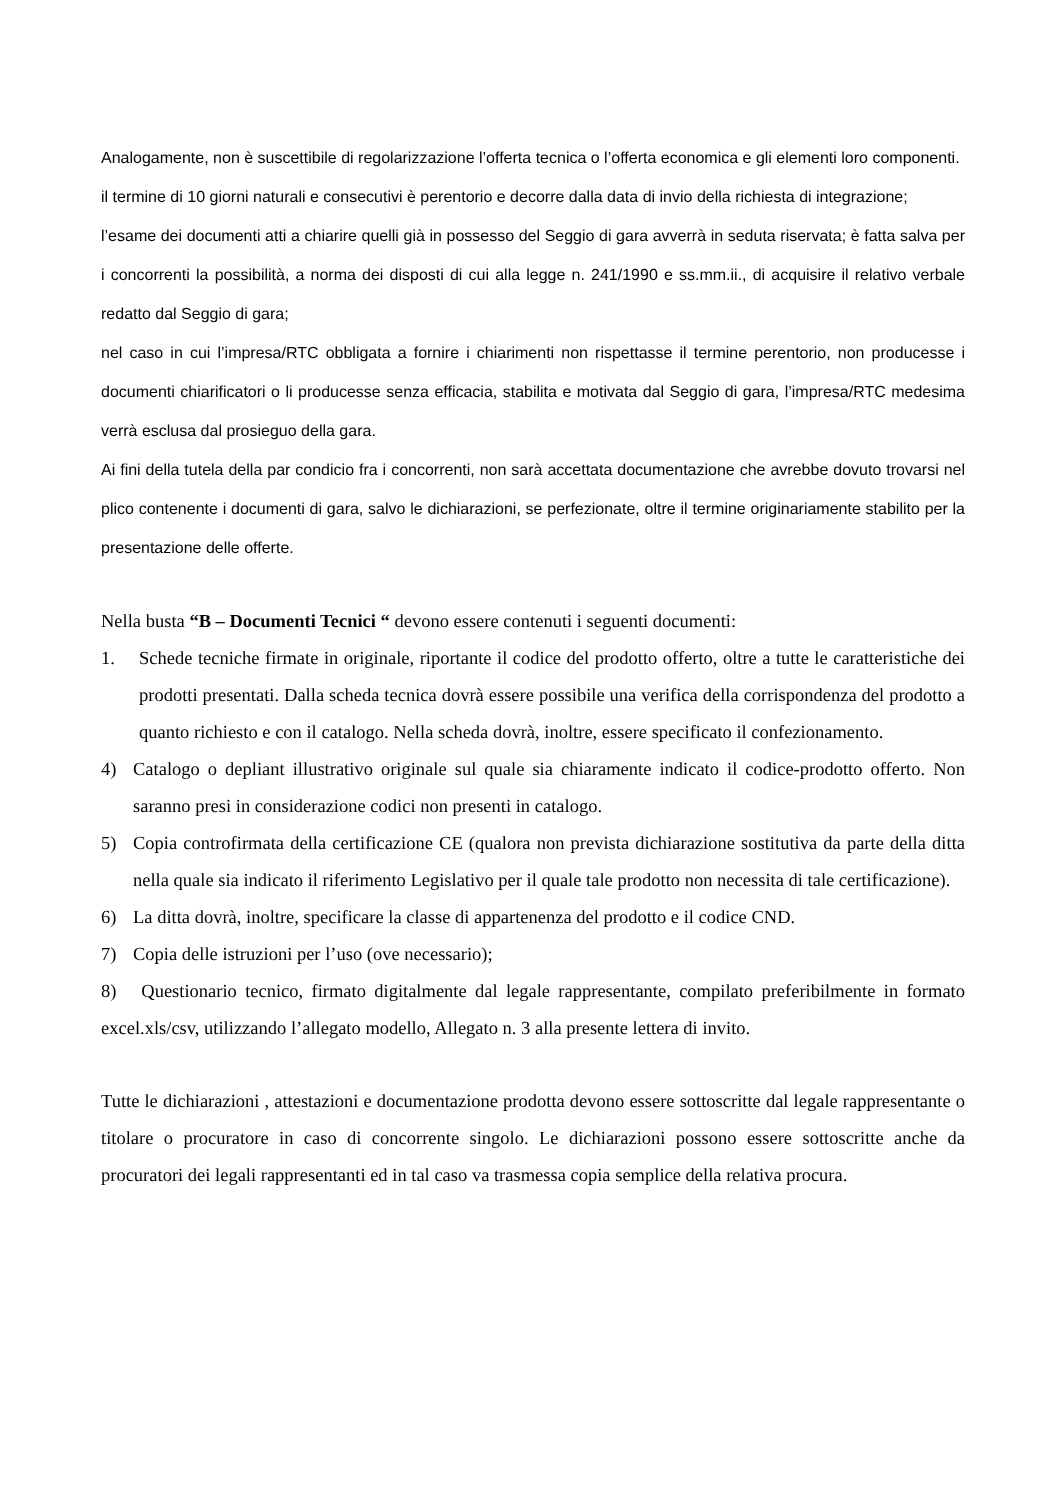Analogamente, non è suscettibile di regolarizzazione l’offerta tecnica o l’offerta economica e gli elementi loro componenti.
il termine di 10 giorni naturali e consecutivi è perentorio e decorre dalla data di invio della richiesta di integrazione;
l’esame dei documenti atti a chiarire quelli già in possesso del Seggio di gara avverrà in seduta riservata; è fatta salva per i concorrenti la possibilità, a norma dei disposti di cui alla legge n. 241/1990 e ss.mm.ii., di acquisire il relativo verbale redatto dal Seggio di gara;
nel caso in cui l’impresa/RTC obbligata a fornire i chiarimenti non rispettasse il termine perentorio, non producesse i documenti chiarificatori o li producesse senza efficacia, stabilita e motivata dal Seggio di gara, l’impresa/RTC medesima verrà esclusa dal prosieguo della gara.
Ai fini della tutela della par condicio fra i concorrenti, non sarà accettata documentazione che avrebbe dovuto trovarsi nel plico contenente i documenti di gara, salvo le dichiarazioni, se perfezionate, oltre il termine originariamente stabilito per la presentazione delle offerte.
Nella busta “B – Documenti Tecnici “ devono essere contenuti i seguenti documenti:
1. Schede tecniche firmate in originale, riportante il codice del prodotto offerto, oltre a tutte le caratteristiche dei prodotti presentati. Dalla scheda tecnica dovrà essere possibile una verifica della corrispondenza del prodotto a quanto richiesto e con il catalogo. Nella scheda dovrà, inoltre, essere specificato il confezionamento.
4) Catalogo o depliant illustrativo originale sul quale sia chiaramente indicato il codice-prodotto offerto. Non saranno presi in considerazione codici non presenti in catalogo.
5) Copia controfirmata della certificazione CE (qualora non prevista dichiarazione sostitutiva da parte della ditta nella quale sia indicato il riferimento Legislativo per il quale tale prodotto non necessita di tale certificazione).
6) La ditta dovrà, inoltre, specificare la classe di appartenenza del prodotto e il codice CND.
7) Copia delle istruzioni per l’uso (ove necessario);
8) Questionario tecnico, firmato digitalmente dal legale rappresentante, compilato preferibilmente in formato excel.xls/csv, utilizzando l’allegato modello, Allegato n. 3 alla presente lettera di invito.
Tutte le dichiarazioni , attestazioni e documentazione prodotta devono essere sottoscritte dal legale rappresentante o titolare o procuratore in caso di concorrente singolo. Le dichiarazioni possono essere sottoscritte anche da procuratori dei legali rappresentanti ed in tal caso va trasmessa copia semplice della relativa procura.